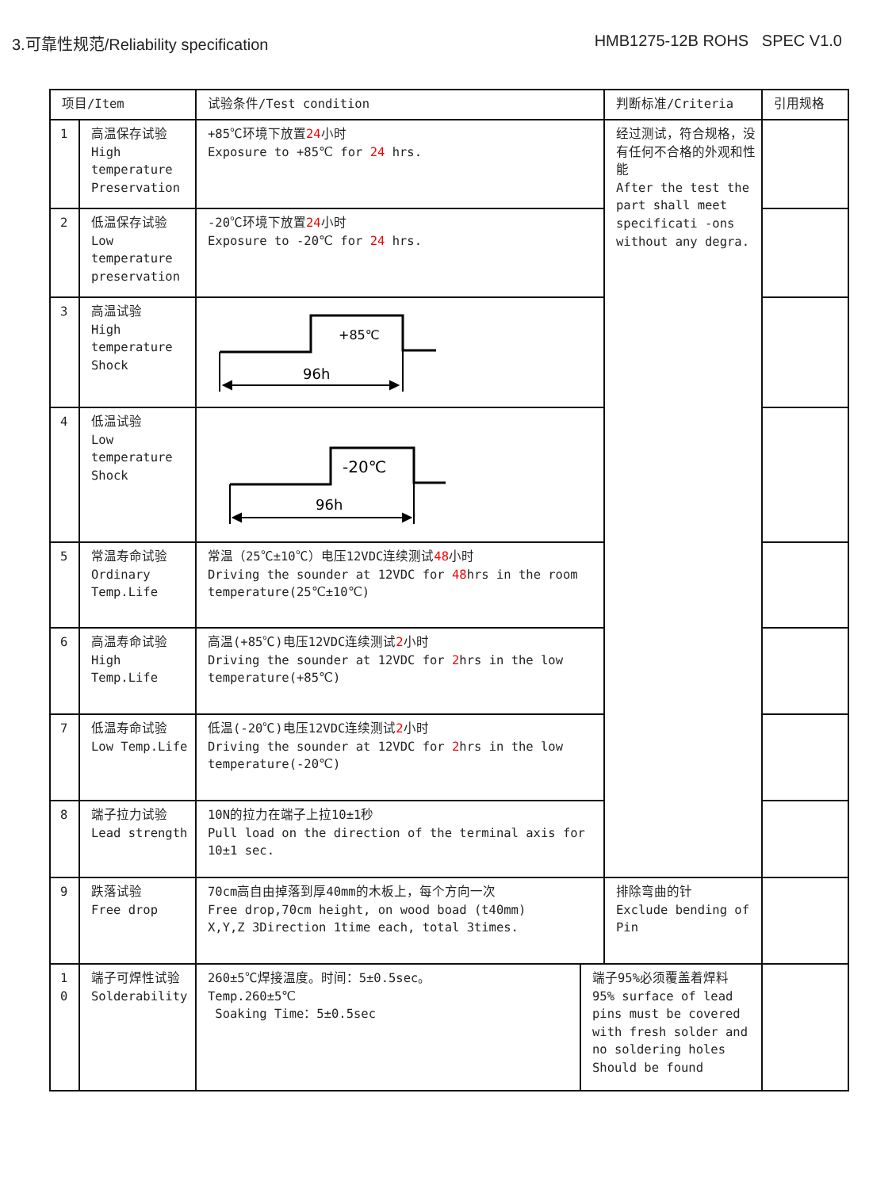3.可靠性规范/Reliability specification
HMB1275-12B ROHS SPEC V1.0
| 项目/Item | | 试验条件/Test condition | | 判断标准/Criteria | 引用规格 |
| 1 | 高温保存试验 High temperature Preservation | +85℃环境下放置 24 小时 Exposure to +85℃ for 24 hrs. | | 经过测试，符合规格，没有任何不合格的外观和性能 After the test the part shall meet specificati -ons without any degra. | |
| 2 | 低温保存试验 Low temperature preservation | -20℃环境下放置 24 小时 Exposure to -20℃ for 24 hrs. | | | |
| 3 | 高温试验 High temperature Shock | +85℃ 96h | | | |
| 4 | 低温试验 Low temperature Shock | -20℃ 96h | | | |
| 5 | 常温寿命试验 Ordinary Temp.Life | 常温（25℃±10℃）电压12VDC连续测试 48 小时 Driving the sounder at 12VDC for 48 hrs in the room temperature(25℃±10℃) | | | |
| 6 | 高温寿命试验 High Temp.Life | 高温(+85℃)电压12VDC连续测试 2 小时 Driving the sounder at 12VDC for 2 hrs in the low temperature(+85℃) | | | |
| 7 | 低温寿命试验 Low Temp.Life | 低温(-20℃)电压12VDC连续测试 2 小时 Driving the sounder at 12VDC for 2 hrs in the low temperature(-20℃) | | | |
| 8 | 端子拉力试验 Lead strength | 10N的拉力在端子上拉10±1秒 Pull load on the direction of the terminal axis for 10±1 sec. | | | |
| 9 | 跌落试验 Free drop | 70cm高自由掉落到厚40mm的木板上，每个方向一次 Free drop,70cm height, on wood boad (t40mm) X,Y,Z 3Direction 1time each, total 3times. | | 排除弯曲的针 Exclude bending of Pin | |
| 1 0 | 端子可焊性试验 Solderability | 260±5℃焊接温度。时间：5±0.5sec。 Temp.260±5℃ Soaking Time：5±0.5sec | 端子95%必须覆盖着焊料 95% surface of lead pins must be covered with fresh solder and no soldering holes Should be found | | |